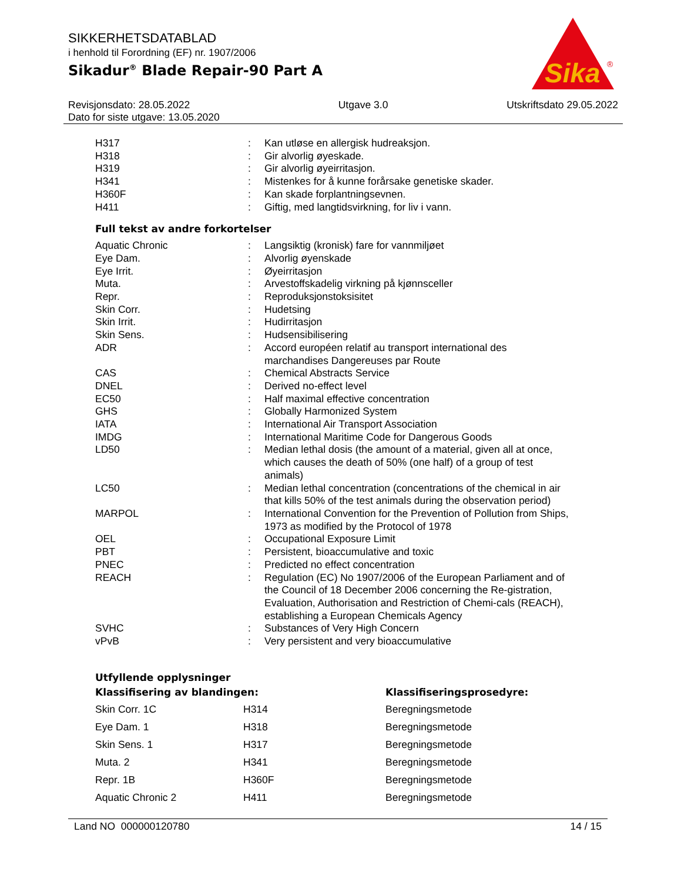SIKKERHETSDATABLAD
i henhold til Forordning (EF) nr. 1907/2006
Sikadur<sup>®</sup> Blade Repair-90 Part A
Sika
®
Revisjonsdato: 28.05.2022
Dato for siste utgave: 13.05.2020
Utgave 3.0 Utskriftsdato 29.05.2022
| H317 | : | Kan utløse en allergisk hudreaksjon. |
| H318 | : | Gir alvorlig øyeskade. |
| H319 | : | Gir alvorlig øyeirritasjon. |
| H341 | : | Mistenkes for å kunne forårsake genetiske skader. |
| H360F | : | Kan skade forplantningsevnen. |
| H411 | : | Giftig, med langtidsvirkning, for liv i vann. |
Full tekst av andre forkortelser
| Aquatic Chronic | : | Langsiktig (kronisk) fare for vannmiljøet |
| Eye Dam. | : | Alvorlig øyenskade |
| Eye Irrit. | : | Øyeirritasjon |
| Muta. | : | Arvestoffskadelig virkning på kjønnsceller |
| Repr. | : | Reproduksjonstoksisitet |
| Skin Corr. | : | Hudetsing |
| Skin Irrit. | : | Hudirritasjon |
| Skin Sens. | : | Hudsensibilisering |
| ADR | : | Accord européen relatif au transport international des marchandises Dangereuses par Route |
| CAS | : | Chemical Abstracts Service |
| DNEL | : | Derived no-effect level |
| EC50 | : | Half maximal effective concentration |
| GHS | : | Globally Harmonized System |
| IATA | : | International Air Transport Association |
| IMDG | : | International Maritime Code for Dangerous Goods |
| LD50 | : | Median lethal dosis (the amount of a material, given all at once, which causes the death of 50% (one half) of a group of test animals) |
| LC50 | : | Median lethal concentration (concentrations of the chemical in air that kills 50% of the test animals during the observation period) |
| MARPOL | : | International Convention for the Prevention of Pollution from Ships, 1973 as modified by the Protocol of 1978 |
| OEL | : | Occupational Exposure Limit |
| PBT | : | Persistent, bioaccumulative and toxic |
| PNEC | : | Predicted no effect concentration |
| REACH | : | Regulation (EC) No 1907/2006 of the European Parliament and of the Council of 18 December 2006 concerning the Re-gistration, Evaluation, Authorisation and Restriction of Chemi-cals (REACH), establishing a European Chemicals Agency |
| SVHC | : | Substances of Very High Concern |
| vPvB | : | Very persistent and very bioaccumulative |
Utfyllende opplysninger
| Klassifisering av blandingen: | | Klassifiseringsprosedyre: |
| --- | --- | --- |
| Skin Corr. 1C | H314 | Beregningsmetode |
| Eye Dam. 1 | H318 | Beregningsmetode |
| Skin Sens. 1 | H317 | Beregningsmetode |
| Muta. 2 | H341 | Beregningsmetode |
| Repr. 1B | H360F | Beregningsmetode |
| Aquatic Chronic 2 | H411 | Beregningsmetode |
Land NO 000000120780 14 / 15